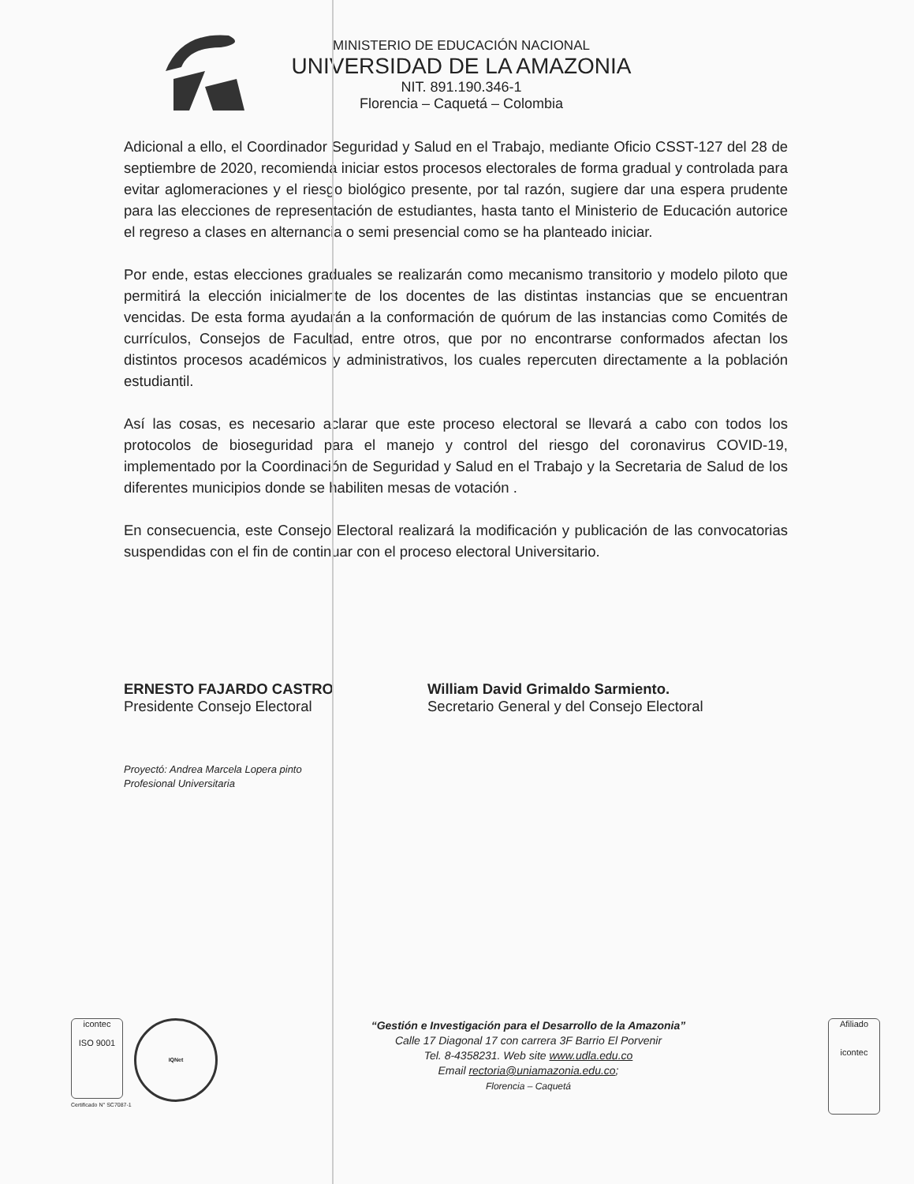MINISTERIO DE EDUCACIÓN NACIONAL
UNIVERSIDAD DE LA AMAZONIA
NIT. 891.190.346-1
Florencia – Caquetá – Colombia
Adicional a ello, el Coordinador Seguridad y Salud en el Trabajo, mediante Oficio CSST-127 del 28 de septiembre de 2020, recomienda iniciar estos procesos electorales de forma gradual y controlada para evitar aglomeraciones y el riesgo biológico presente, por tal razón, sugiere dar una espera prudente para las elecciones de representación de estudiantes, hasta tanto el Ministerio de Educación autorice el regreso a clases en alternancia o semi presencial como se ha planteado iniciar.
Por ende, estas elecciones graduales se realizarán como mecanismo transitorio y modelo piloto que permitirá la elección inicialmente de los docentes de las distintas instancias que se encuentran vencidas. De esta forma ayudarán a la conformación de quórum de las instancias como Comités de currículos, Consejos de Facultad, entre otros, que por no encontrarse conformados afectan los distintos procesos académicos y administrativos, los cuales repercuten directamente a la población estudiantil.
Así las cosas, es necesario aclarar que este proceso electoral se llevará a cabo con todos los protocolos de bioseguridad para el manejo y control del riesgo del coronavirus COVID-19, implementado por la Coordinación de Seguridad y Salud en el Trabajo y la Secretaria de Salud de los diferentes municipios donde se habiliten mesas de votación .
En consecuencia, este Consejo Electoral realizará la modificación y publicación de las convocatorias suspendidas con el fin de continuar con el proceso electoral Universitario.
ERNESTO FAJARDO CASTRO
Presidente Consejo Electoral
William David Grimaldo Sarmiento.
Secretario General y del Consejo Electoral
Proyectó: Andrea Marcela Lopera pinto
Profesional Universitaria
icontec
ISO 9001 IQNet
Certificado N° SC7087-1
“Gestión e Investigación para el Desarrollo de la Amazonia”
Calle 17 Diagonal 17 con carrera 3F Barrio El Porvenir
Tel. 8-4358231. Web site www.udla.edu.co
Email rectoria@uniamazonia.edu.co;
Florencia – Caquetá
Afiliado
icontec